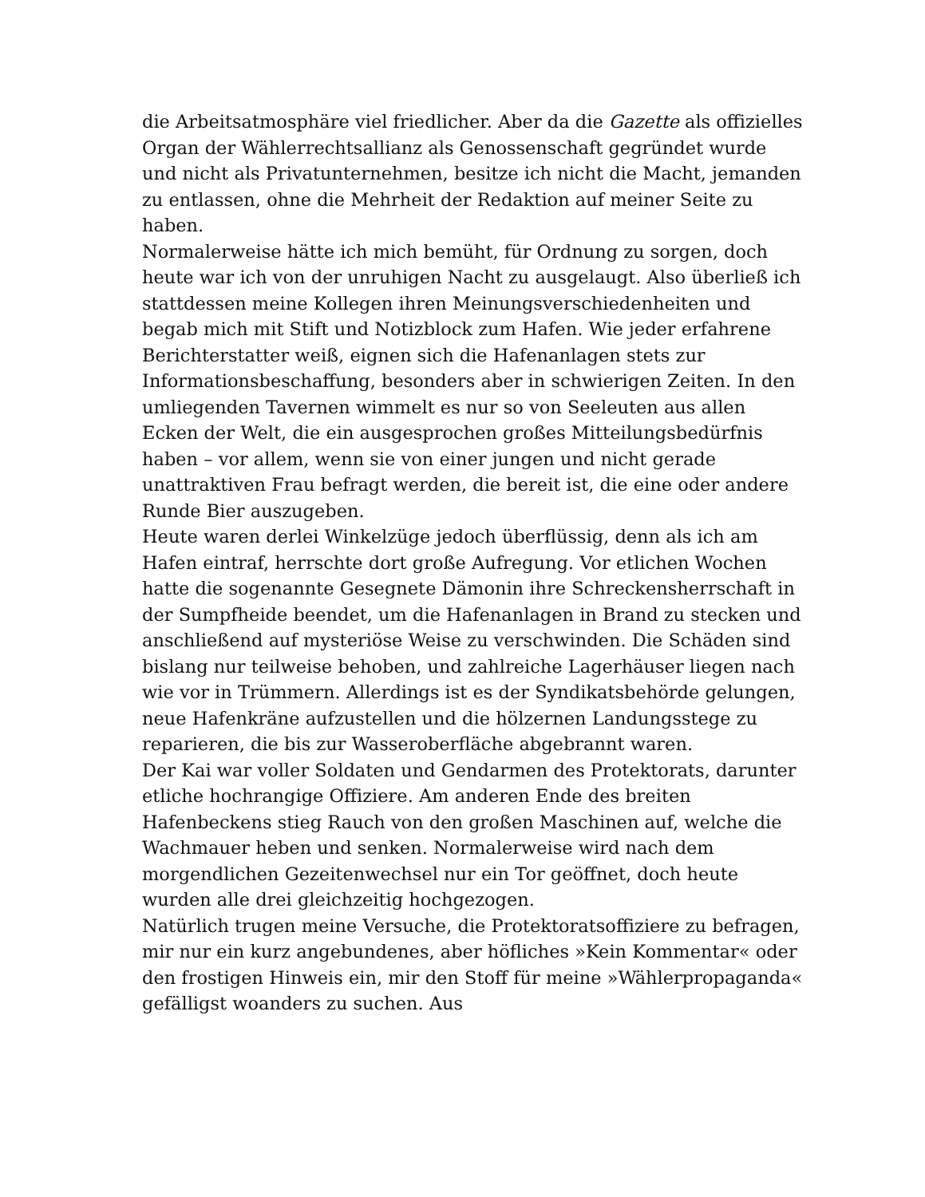die Arbeitsatmosphäre viel friedlicher. Aber da die Gazette als offizielles Organ der Wählerrechtsallianz als Genossenschaft gegründet wurde und nicht als Privatunternehmen, besitze ich nicht die Macht, jemanden zu entlassen, ohne die Mehrheit der Redaktion auf meiner Seite zu haben.
Normalerweise hätte ich mich bemüht, für Ordnung zu sorgen, doch heute war ich von der unruhigen Nacht zu ausgelaugt. Also überließ ich stattdessen meine Kollegen ihren Meinungsverschiedenheiten und begab mich mit Stift und Notizblock zum Hafen. Wie jeder erfahrene Berichterstatter weiß, eignen sich die Hafenanlagen stets zur Informationsbeschaffung, besonders aber in schwierigen Zeiten. In den umliegenden Tavernen wimmelt es nur so von Seeleuten aus allen Ecken der Welt, die ein ausgesprochen großes Mitteilungsbedürfnis haben – vor allem, wenn sie von einer jungen und nicht gerade unattraktiven Frau befragt werden, die bereit ist, die eine oder andere Runde Bier auszugeben.
Heute waren derlei Winkelzüge jedoch überflüssig, denn als ich am Hafen eintraf, herrschte dort große Aufregung. Vor etlichen Wochen hatte die sogenannte Gesegnete Dämonin ihre Schreckensherrschaft in der Sumpfheide beendet, um die Hafenanlagen in Brand zu stecken und anschließend auf mysteriöse Weise zu verschwinden. Die Schäden sind bislang nur teilweise behoben, und zahlreiche Lagerhäuser liegen nach wie vor in Trümmern. Allerdings ist es der Syndikatsbehörde gelungen, neue Hafenkräne aufzustellen und die hölzernen Landungsstege zu reparieren, die bis zur Wasseroberfläche abgebrannt waren.
Der Kai war voller Soldaten und Gendarmen des Protektorats, darunter etliche hochrangige Offiziere. Am anderen Ende des breiten Hafenbeckens stieg Rauch von den großen Maschinen auf, welche die Wachmauer heben und senken. Normalerweise wird nach dem morgendlichen Gezeitenwechsel nur ein Tor geöffnet, doch heute wurden alle drei gleichzeitig hochgezogen.
Natürlich trugen meine Versuche, die Protektoratsoffiziere zu befragen, mir nur ein kurz angebundenes, aber höfliches »Kein Kommentar« oder den frostigen Hinweis ein, mir den Stoff für meine »Wählerpropaganda« gefälligst woanders zu suchen. Aus